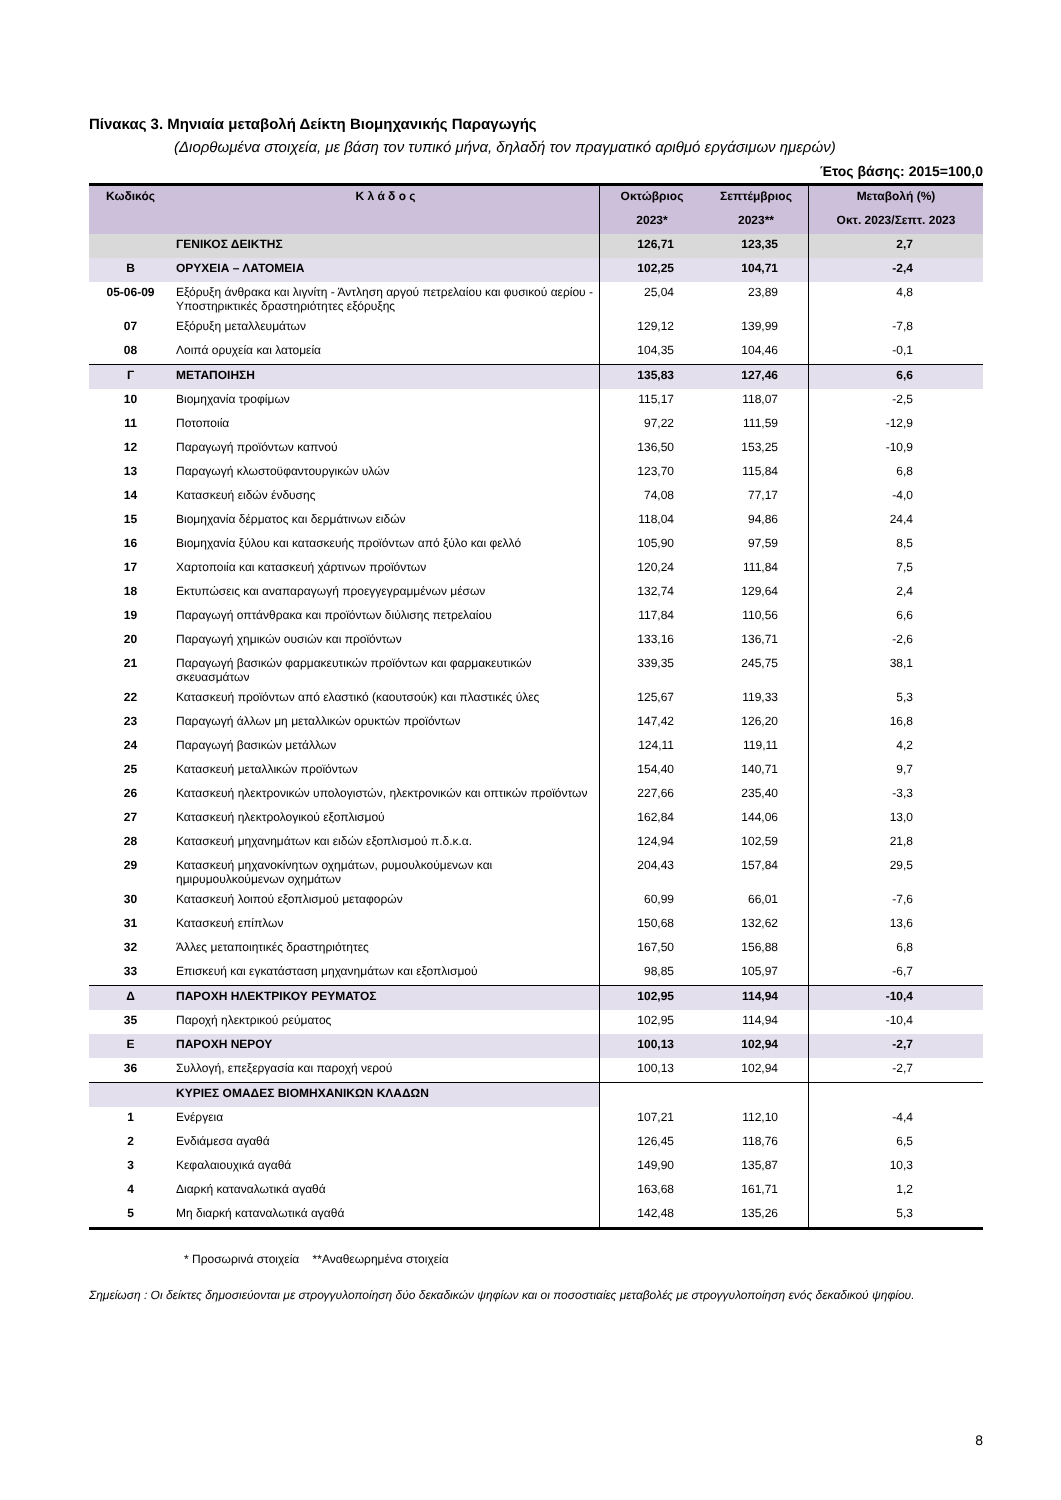Πίνακας 3. Μηνιαία μεταβολή Δείκτη Βιομηχανικής Παραγωγής
(Διορθωμένα στοιχεία, με βάση τον τυπικό μήνα, δηλαδή τον πραγματικό αριθμό εργάσιμων ημερών)
Έτος βάσης: 2015=100,0
| Κωδικός | Κ λ ά δ ο ς | Οκτώβριος | Σεπτέμβριος | Μεταβολή (%) |
| --- | --- | --- | --- | --- |
| | | 2023* | 2023** | Οκτ. 2023/Σεπτ. 2023 |
| | ΓΕΝΙΚΟΣ ΔΕΙΚΤΗΣ | 126,71 | 123,35 | 2,7 |
| Β | ΟΡΥΧΕΙΑ – ΛΑΤΟΜΕΙΑ | 102,25 | 104,71 | -2,4 |
| 05-06-09 | Εξόρυξη άνθρακα και λιγνίτη - Άντληση αργού πετρελαίου και φυσικού αερίου - Υποστηρικτικές δραστηριότητες εξόρυξης | 25,04 | 23,89 | 4,8 |
| 07 | Εξόρυξη μεταλλευμάτων | 129,12 | 139,99 | -7,8 |
| 08 | Λοιπά ορυχεία και λατομεία | 104,35 | 104,46 | -0,1 |
| Γ | ΜΕΤΑΠΟΙΗΣΗ | 135,83 | 127,46 | 6,6 |
| 10 | Βιομηχανία τροφίμων | 115,17 | 118,07 | -2,5 |
| 11 | Ποτοποιία | 97,22 | 111,59 | -12,9 |
| 12 | Παραγωγή προϊόντων καπνού | 136,50 | 153,25 | -10,9 |
| 13 | Παραγωγή κλωστοϋφαντουργικών υλών | 123,70 | 115,84 | 6,8 |
| 14 | Κατασκευή ειδών ένδυσης | 74,08 | 77,17 | -4,0 |
| 15 | Βιομηχανία δέρματος και δερμάτινων ειδών | 118,04 | 94,86 | 24,4 |
| 16 | Βιομηχανία ξύλου και κατασκευής προϊόντων από ξύλο και φελλό | 105,90 | 97,59 | 8,5 |
| 17 | Χαρτοποιία και κατασκευή χάρτινων προϊόντων | 120,24 | 111,84 | 7,5 |
| 18 | Εκτυπώσεις και αναπαραγωγή προεγγεγραμμένων μέσων | 132,74 | 129,64 | 2,4 |
| 19 | Παραγωγή οπτάνθρακα και προϊόντων διύλισης πετρελαίου | 117,84 | 110,56 | 6,6 |
| 20 | Παραγωγή χημικών ουσιών και προϊόντων | 133,16 | 136,71 | -2,6 |
| 21 | Παραγωγή βασικών φαρμακευτικών προϊόντων και φαρμακευτικών σκευασμάτων | 339,35 | 245,75 | 38,1 |
| 22 | Κατασκευή προϊόντων από ελαστικό (καουτσούκ) και πλαστικές ύλες | 125,67 | 119,33 | 5,3 |
| 23 | Παραγωγή άλλων μη μεταλλικών ορυκτών προϊόντων | 147,42 | 126,20 | 16,8 |
| 24 | Παραγωγή βασικών μετάλλων | 124,11 | 119,11 | 4,2 |
| 25 | Κατασκευή μεταλλικών προϊόντων | 154,40 | 140,71 | 9,7 |
| 26 | Κατασκευή ηλεκτρονικών υπολογιστών, ηλεκτρονικών και οπτικών προϊόντων | 227,66 | 235,40 | -3,3 |
| 27 | Κατασκευή ηλεκτρολογικού εξοπλισμού | 162,84 | 144,06 | 13,0 |
| 28 | Κατασκευή μηχανημάτων και ειδών εξοπλισμού π.δ.κ.α. | 124,94 | 102,59 | 21,8 |
| 29 | Κατασκευή μηχανοκίνητων οχημάτων, ρυμουλκούμενων και ημιρυμουλκούμενων οχημάτων | 204,43 | 157,84 | 29,5 |
| 30 | Κατασκευή λοιπού εξοπλισμού μεταφορών | 60,99 | 66,01 | -7,6 |
| 31 | Κατασκευή επίπλων | 150,68 | 132,62 | 13,6 |
| 32 | Άλλες μεταποιητικές δραστηριότητες | 167,50 | 156,88 | 6,8 |
| 33 | Επισκευή και εγκατάσταση μηχανημάτων και εξοπλισμού | 98,85 | 105,97 | -6,7 |
| Δ | ΠΑΡΟΧΗ ΗΛΕΚΤΡΙΚΟΥ ΡΕΥΜΑΤΟΣ | 102,95 | 114,94 | -10,4 |
| 35 | Παροχή ηλεκτρικού ρεύματος | 102,95 | 114,94 | -10,4 |
| Ε | ΠΑΡΟΧΗ ΝΕΡΟΥ | 100,13 | 102,94 | -2,7 |
| 36 | Συλλογή, επεξεργασία και παροχή νερού | 100,13 | 102,94 | -2,7 |
| | ΚΥΡΙΕΣ ΟΜΑΔΕΣ ΒΙΟΜΗΧΑΝΙΚΩΝ ΚΛΑΔΩΝ | | | |
| 1 | Ενέργεια | 107,21 | 112,10 | -4,4 |
| 2 | Ενδιάμεσα αγαθά | 126,45 | 118,76 | 6,5 |
| 3 | Κεφαλαιουχικά αγαθά | 149,90 | 135,87 | 10,3 |
| 4 | Διαρκή καταναλωτικά αγαθά | 163,68 | 161,71 | 1,2 |
| 5 | Μη διαρκή καταναλωτικά αγαθά | 142,48 | 135,26 | 5,3 |
* Προσωρινά στοιχεία **Αναθεωρημένα στοιχεία
Σημείωση : Οι δείκτες δημοσιεύονται με στρογγυλοποίηση δύο δεκαδικών ψηφίων και οι ποσοστιαίες μεταβολές με στρογγυλοποίηση ενός δεκαδικού ψηφίου.
8